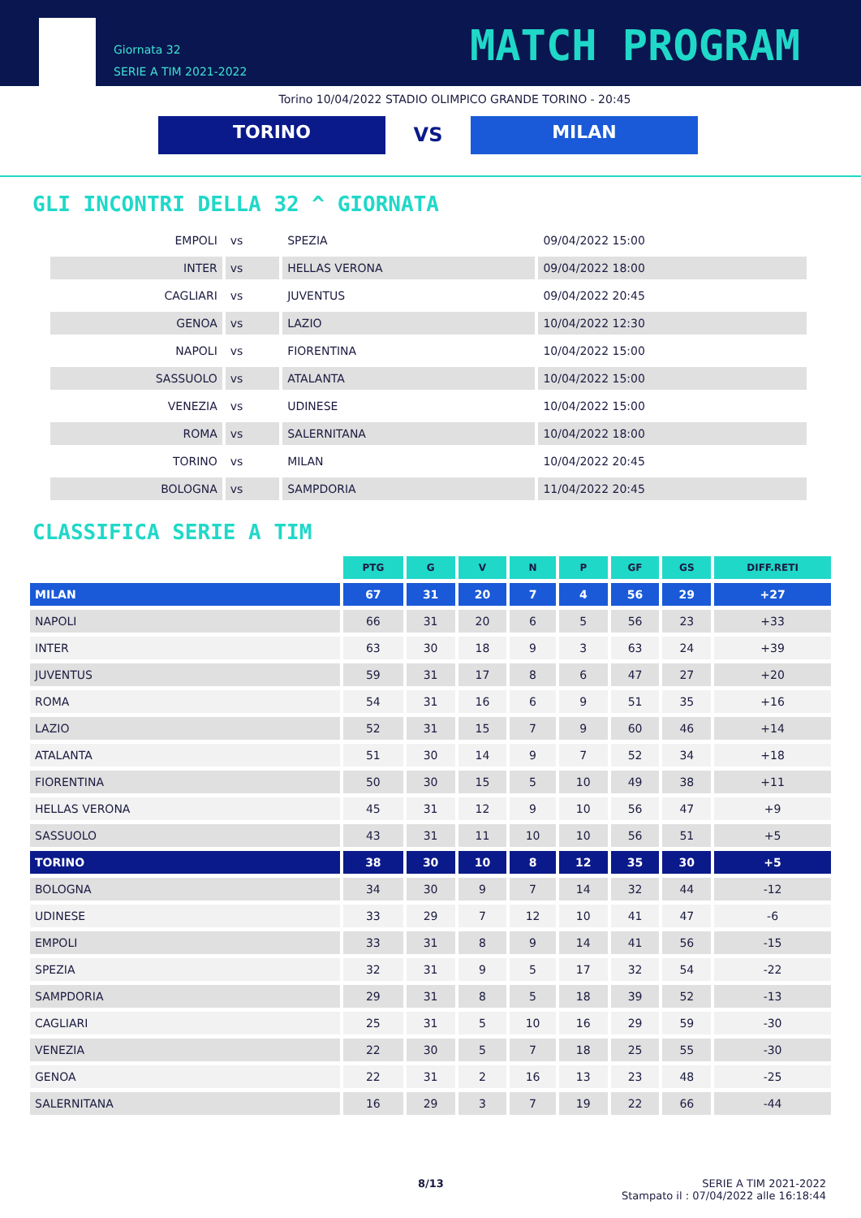Giornata 32
SERIE A TIM 2021-2022
MATCH PROGRAM
Torino 10/04/2022 STADIO OLIMPICO GRANDE TORINO - 20:45
TORINO
VS
MILAN
GLI INCONTRI DELLA 32 ^ GIORNATA
| EMPOLI | vs | SPEZIA | 09/04/2022 15:00 |
| INTER | vs | HELLAS VERONA | 09/04/2022 18:00 |
| CAGLIARI | vs | JUVENTUS | 09/04/2022 20:45 |
| GENOA | vs | LAZIO | 10/04/2022 12:30 |
| NAPOLI | vs | FIORENTINA | 10/04/2022 15:00 |
| SASSUOLO | vs | ATALANTA | 10/04/2022 15:00 |
| VENEZIA | vs | UDINESE | 10/04/2022 15:00 |
| ROMA | vs | SALERNITANA | 10/04/2022 18:00 |
| TORINO | vs | MILAN | 10/04/2022 20:45 |
| BOLOGNA | vs | SAMPDORIA | 11/04/2022 20:45 |
CLASSIFICA SERIE A TIM
| | PTG | G | V | N | P | GF | GS | DIFF.RETI |
| --- | --- | --- | --- | --- | --- | --- | --- | --- |
| MILAN | 67 | 31 | 20 | 7 | 4 | 56 | 29 | +27 |
| NAPOLI | 66 | 31 | 20 | 6 | 5 | 56 | 23 | +33 |
| INTER | 63 | 30 | 18 | 9 | 3 | 63 | 24 | +39 |
| JUVENTUS | 59 | 31 | 17 | 8 | 6 | 47 | 27 | +20 |
| ROMA | 54 | 31 | 16 | 6 | 9 | 51 | 35 | +16 |
| LAZIO | 52 | 31 | 15 | 7 | 9 | 60 | 46 | +14 |
| ATALANTA | 51 | 30 | 14 | 9 | 7 | 52 | 34 | +18 |
| FIORENTINA | 50 | 30 | 15 | 5 | 10 | 49 | 38 | +11 |
| HELLAS VERONA | 45 | 31 | 12 | 9 | 10 | 56 | 47 | +9 |
| SASSUOLO | 43 | 31 | 11 | 10 | 10 | 56 | 51 | +5 |
| TORINO | 38 | 30 | 10 | 8 | 12 | 35 | 30 | +5 |
| BOLOGNA | 34 | 30 | 9 | 7 | 14 | 32 | 44 | -12 |
| UDINESE | 33 | 29 | 7 | 12 | 10 | 41 | 47 | -6 |
| EMPOLI | 33 | 31 | 8 | 9 | 14 | 41 | 56 | -15 |
| SPEZIA | 32 | 31 | 9 | 5 | 17 | 32 | 54 | -22 |
| SAMPDORIA | 29 | 31 | 8 | 5 | 18 | 39 | 52 | -13 |
| CAGLIARI | 25 | 31 | 5 | 10 | 16 | 29 | 59 | -30 |
| VENEZIA | 22 | 30 | 5 | 7 | 18 | 25 | 55 | -30 |
| GENOA | 22 | 31 | 2 | 16 | 13 | 23 | 48 | -25 |
| SALERNITANA | 16 | 29 | 3 | 7 | 19 | 22 | 66 | -44 |
8/13 SERIE A TIM 2021-2022
Stampato il : 07/04/2022 alle 16:18:44